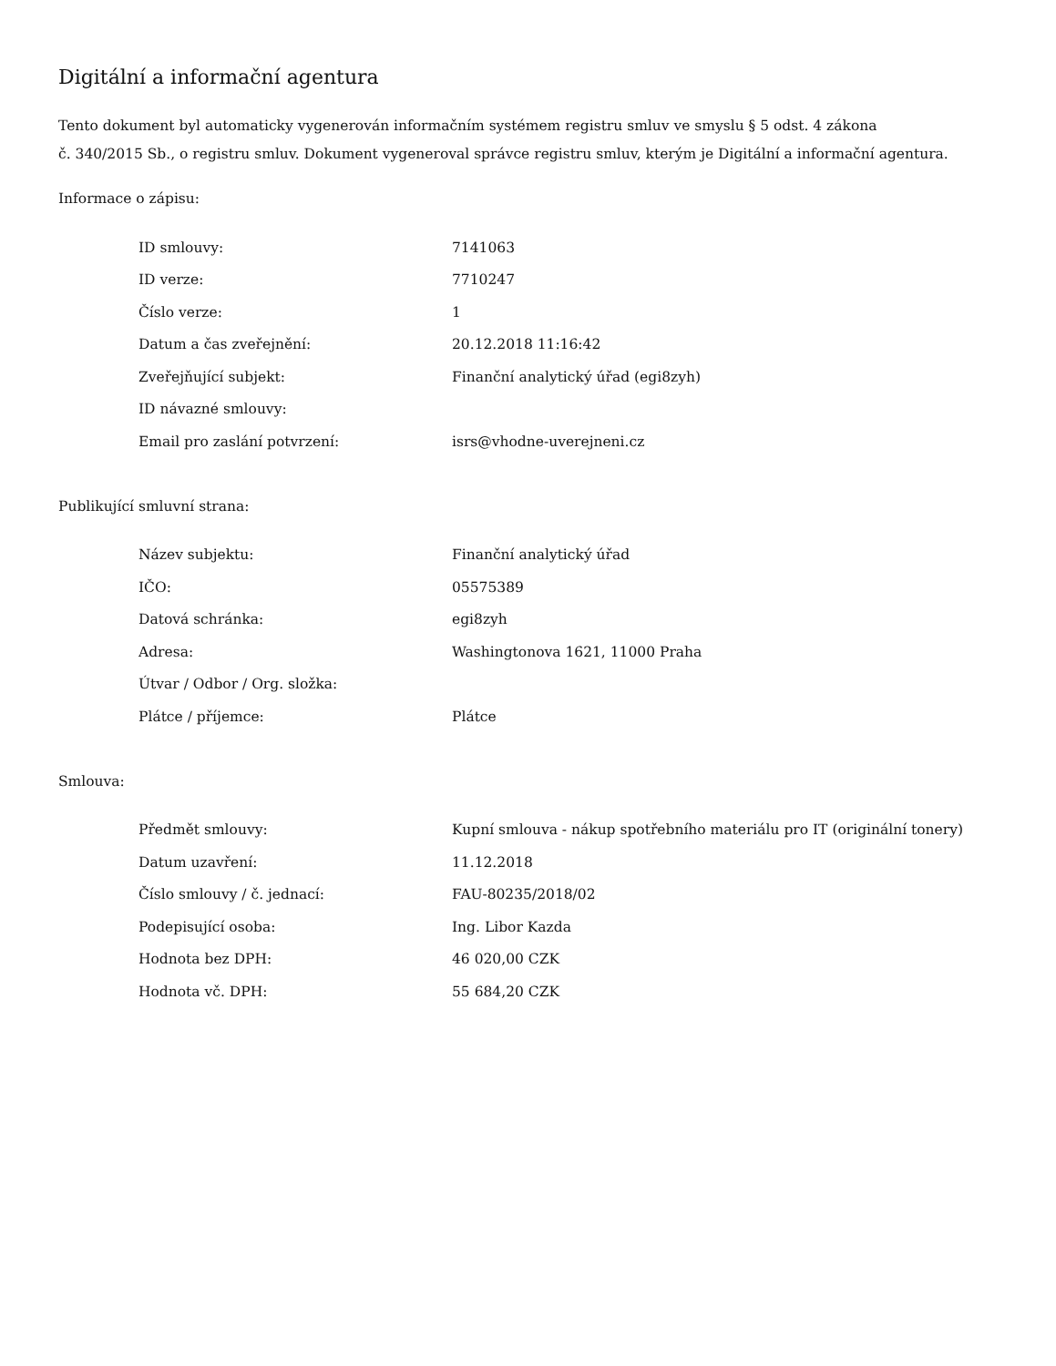Digitální a informační agentura
Tento dokument byl automaticky vygenerován informačním systémem registru smluv ve smyslu § 5 odst. 4 zákona
č. 340/2015 Sb., o registru smluv. Dokument vygeneroval správce registru smluv, kterým je Digitální a informační agentura.
Informace o zápisu:
| ID smlouvy: | 7141063 |
| ID verze: | 7710247 |
| Číslo verze: | 1 |
| Datum a čas zveřejnění: | 20.12.2018 11:16:42 |
| Zveřejňující subjekt: | Finanční analytický úřad (egi8zyh) |
| ID návazné smlouvy: | |
| Email pro zaslání potvrzení: | isrs@vhodne-uverejneni.cz |
Publikující smluvní strana:
| Název subjektu: | Finanční analytický úřad |
| IČO: | 05575389 |
| Datová schránka: | egi8zyh |
| Adresa: | Washingtonova 1621, 11000 Praha |
| Útvar / Odbor / Org. složka: | |
| Plátce / příjemce: | Plátce |
Smlouva:
| Předmět smlouvy: | Kupní smlouva - nákup spotřebního materiálu pro IT (originální tonery) |
| Datum uzavření: | 11.12.2018 |
| Číslo smlouvy / č. jednací: | FAU-80235/2018/02 |
| Podepisující osoba: | Ing. Libor Kazda |
| Hodnota bez DPH: | 46 020,00 CZK |
| Hodnota vč. DPH: | 55 684,20 CZK |